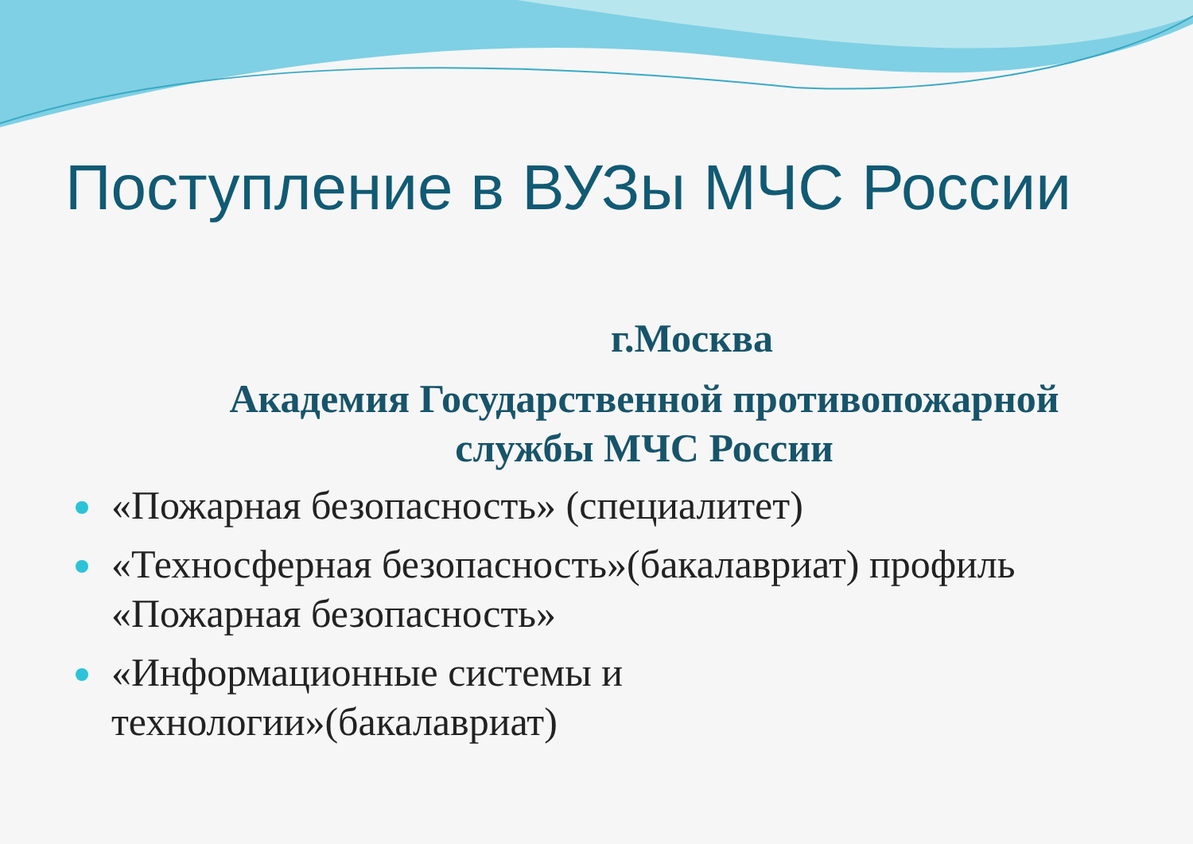Поступление в ВУЗы МЧС России
г.Москва
Академия Государственной противопожарной
службы МЧС России
«Пожарная безопасность» (специалитет)
«Техносферная безопасность»(бакалавриат) профиль «Пожарная безопасность»
«Информационные системы и технологии»(бакалавриат)